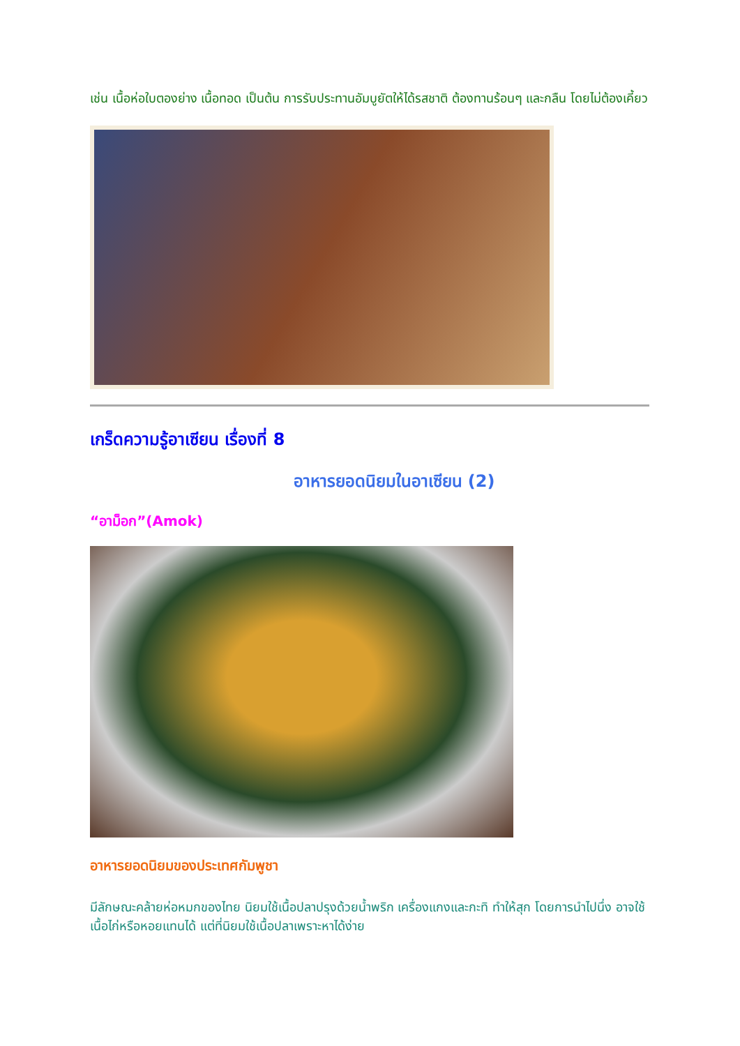เช่น เนื้อห่อใบตองย่าง เนื้อทอด เป็นต้น การรับประทานอัมบูยัตให้ได้รสชาติ ต้องทานร้อนๆ และกลืน โดยไม่ต้องเคี้ยว
เกร็ดความรู้อาเซียน เรื่องที่ 8
อาหารยอดนิยมในอาเซียน (2)
“อาม็อก”(Amok)
อาหารยอดนิยมของประเทศกัมพูชา
มีลักษณะคล้ายห่อหมกของไทย นิยมใช้เนื้อปลาปรุงด้วยน้ำพริก เครื่องแกงและกะทิ ทำให้สุก โดยการนำไปนึ่ง อาจใช้เนื้อไก่หรือหอยแทนได้ แต่ที่นิยมใช้เนื้อปลาเพราะหาได้ง่าย